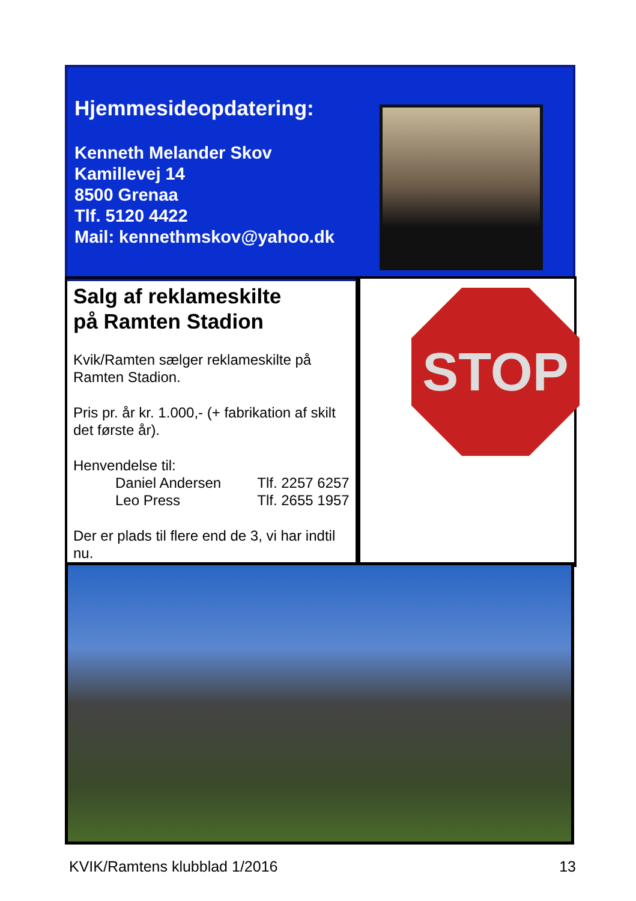Hjemmesideopdatering:
Kenneth Melander Skov
Kamillevej 14
8500 Grenaa
Tlf. 5120 4422
Mail: kennethmskov@yahoo.dk
Salg af reklameskilte
på Ramten Stadion
Kvik/Ramten sælger reklameskilte på Ramten Stadion.
Pris pr. år kr. 1.000,- (+ fabrikation af skilt det første år).
Henvendelse til:
Daniel Andersen Tlf. 2257 6257
Leo Press Tlf. 2655 1957
Der er plads til flere end de 3, vi har indtil nu.
STOP
KVIK/Ramtens klubblad 1/2016 13